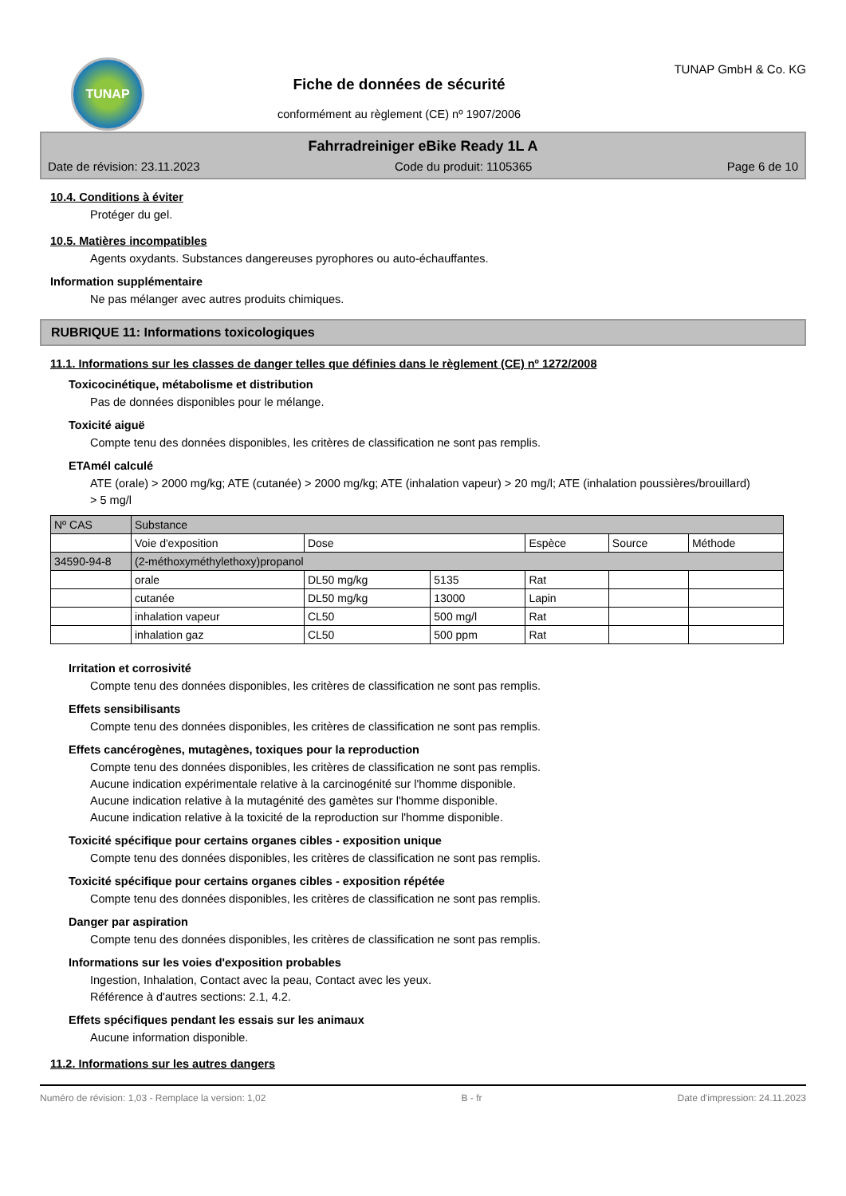TUNAP
Fiche de données de sécurité
conformément au règlement (CE) nº 1907/2006
TUNAP GmbH & Co. KG
Fahrradreiniger eBike Ready 1L A
Date de révision: 23.11.2023 Code du produit: 1105365 Page 6 de 10
10.4. Conditions à éviter
Protéger du gel.
10.5. Matières incompatibles
Agents oxydants. Substances dangereuses pyrophores ou auto-échauffantes.
Information supplémentaire
Ne pas mélanger avec autres produits chimiques.
RUBRIQUE 11: Informations toxicologiques
11.1. Informations sur les classes de danger telles que définies dans le règlement (CE) nº 1272/2008
Toxicocinétique, métabolisme et distribution
Pas de données disponibles pour le mélange.
Toxicité aiguë
Compte tenu des données disponibles, les critères de classification ne sont pas remplis.
ETAmél calculé
ATE (orale) > 2000 mg/kg; ATE (cutanée) > 2000 mg/kg; ATE (inhalation vapeur) > 20 mg/l; ATE (inhalation poussières/brouillard) > 5 mg/l
| Nº CAS | Substance | | | | | |
| --- | --- | --- | --- | --- | --- | --- |
| | Voie d'exposition | Dose | | Espèce | Source | Méthode |
| 34590-94-8 | (2-méthoxyméthylethoxy)propanol | | | | | |
| | orale | DL50 mg/kg | 5135 | Rat | | |
| | cutanée | DL50 mg/kg | 13000 | Lapin | | |
| | inhalation vapeur | CL50 | 500 mg/l | Rat | | |
| | inhalation gaz | CL50 | 500 ppm | Rat | | |
Irritation et corrosivité
Compte tenu des données disponibles, les critères de classification ne sont pas remplis.
Effets sensibilisants
Compte tenu des données disponibles, les critères de classification ne sont pas remplis.
Effets cancérogènes, mutagènes, toxiques pour la reproduction
Compte tenu des données disponibles, les critères de classification ne sont pas remplis.
Aucune indication expérimentale relative à la carcinogénité sur l'homme disponible.
Aucune indication relative à la mutagénité des gamètes sur l'homme disponible.
Aucune indication relative à la toxicité de la reproduction sur l'homme disponible.
Toxicité spécifique pour certains organes cibles - exposition unique
Compte tenu des données disponibles, les critères de classification ne sont pas remplis.
Toxicité spécifique pour certains organes cibles - exposition répétée
Compte tenu des données disponibles, les critères de classification ne sont pas remplis.
Danger par aspiration
Compte tenu des données disponibles, les critères de classification ne sont pas remplis.
Informations sur les voies d'exposition probables
Ingestion, Inhalation, Contact avec la peau, Contact avec les yeux.
Référence à d'autres sections: 2.1, 4.2.
Effets spécifiques pendant les essais sur les animaux
Aucune information disponible.
11.2. Informations sur les autres dangers
Numéro de révision: 1,03 - Remplace la version: 1,02 B - fr Date d'impression: 24.11.2023